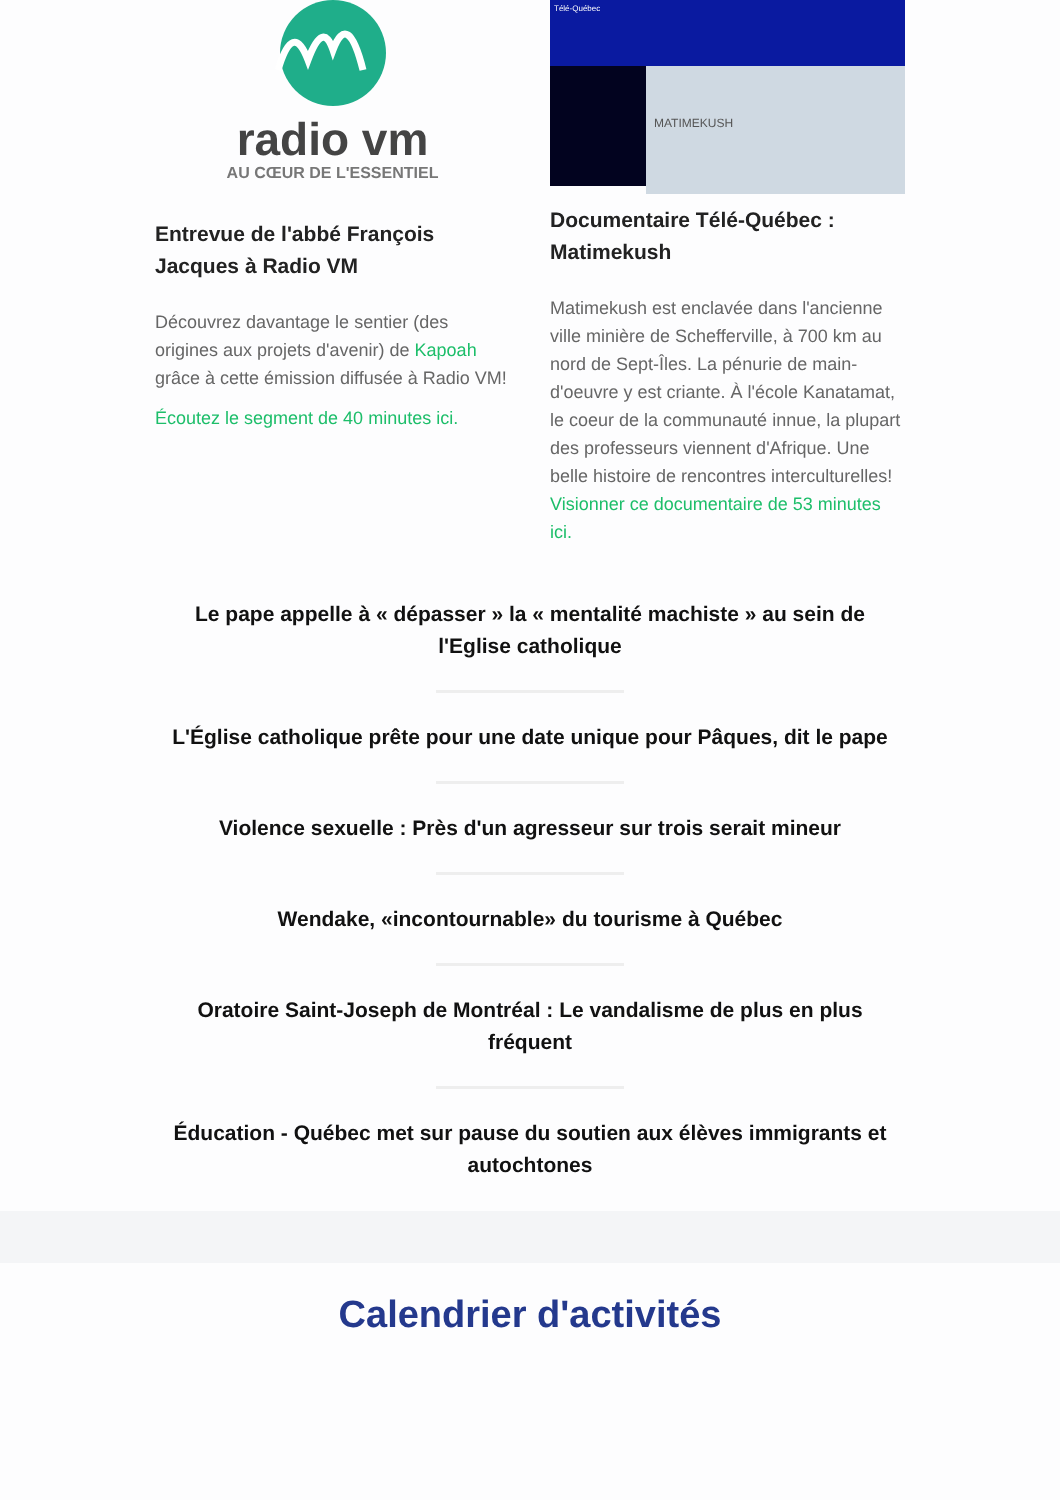radio vm
AU CŒUR DE L'ESSENTIEL
Entrevue de l'abbé François Jacques à Radio VM
Découvrez davantage le sentier (des origines aux projets d'avenir) de Kapoah grâce à cette émission diffusée à Radio VM!
Écoutez le segment de 40 minutes ici.
Télé-Québec
MATIMEKUSH
Documentaire Télé-Québec : Matimekush
Matimekush est enclavée dans l'ancienne ville minière de Schefferville, à 700 km au nord de Sept-Îles. La pénurie de main-d'oeuvre y est criante. À l'école Kanatamat, le coeur de la communauté innue, la plupart des professeurs viennent d'Afrique. Une belle histoire de rencontres interculturelles! Visionner ce documentaire de 53 minutes ici.
Le pape appelle à « dépasser » la « mentalité machiste » au sein de l'Eglise catholique
L'Église catholique prête pour une date unique pour Pâques, dit le pape
Violence sexuelle : Près d'un agresseur sur trois serait mineur
Wendake, «incontournable» du tourisme à Québec
Oratoire Saint-Joseph de Montréal : Le vandalisme de plus en plus fréquent
Éducation - Québec met sur pause du soutien aux élèves immigrants et autochtones
Calendrier d'activités